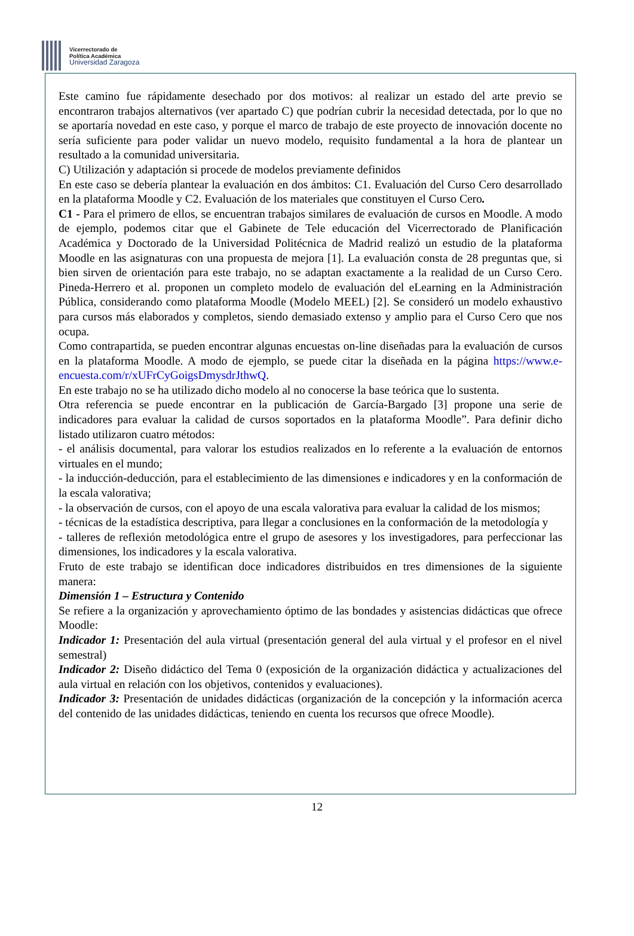Vicerrectorado de
Política Académica
Universidad Zaragoza
Este camino fue rápidamente desechado por dos motivos: al realizar un estado del arte previo se encontraron trabajos alternativos (ver apartado C) que podrían cubrir la necesidad detectada, por lo que no se aportaría novedad en este caso, y porque el marco de trabajo de este proyecto de innovación docente no sería suficiente para poder validar un nuevo modelo, requisito fundamental a la hora de plantear un resultado a la comunidad universitaria.
C) Utilización y adaptación si procede de modelos previamente definidos
En este caso se debería plantear la evaluación en dos ámbitos: C1. Evaluación del Curso Cero desarrollado en la plataforma Moodle y C2. Evaluación de los materiales que constituyen el Curso Cero.
C1 - Para el primero de ellos, se encuentran trabajos similares de evaluación de cursos en Moodle. A modo de ejemplo, podemos citar que el Gabinete de Tele educación del Vicerrectorado de Planificación Académica y Doctorado de la Universidad Politécnica de Madrid realizó un estudio de la plataforma Moodle en las asignaturas con una propuesta de mejora [1]. La evaluación consta de 28 preguntas que, si bien sirven de orientación para este trabajo, no se adaptan exactamente a la realidad de un Curso Cero. Pineda-Herrero et al. proponen un completo modelo de evaluación del eLearning en la Administración Pública, considerando como plataforma Moodle (Modelo MEEL) [2]. Se consideró un modelo exhaustivo para cursos más elaborados y completos, siendo demasiado extenso y amplio para el Curso Cero que nos ocupa.
Como contrapartida, se pueden encontrar algunas encuestas on-line diseñadas para la evaluación de cursos en la plataforma Moodle. A modo de ejemplo, se puede citar la diseñada en la página https://www.e-encuesta.com/r/xUFrCyGoigsDmysdrJthwQ.
En este trabajo no se ha utilizado dicho modelo al no conocerse la base teórica que lo sustenta.
Otra referencia se puede encontrar en la publicación de García-Bargado [3] propone una serie de indicadores para evaluar la calidad de cursos soportados en la plataforma Moodle”. Para definir dicho listado utilizaron cuatro métodos:
- el análisis documental, para valorar los estudios realizados en lo referente a la evaluación de entornos virtuales en el mundo;
- la inducción-deducción, para el establecimiento de las dimensiones e indicadores y en la conformación de la escala valorativa;
- la observación de cursos, con el apoyo de una escala valorativa para evaluar la calidad de los mismos;
- técnicas de la estadística descriptiva, para llegar a conclusiones en la conformación de la metodología y
- talleres de reflexión metodológica entre el grupo de asesores y los investigadores, para perfeccionar las dimensiones, los indicadores y la escala valorativa.
Fruto de este trabajo se identifican doce indicadores distribuidos en tres dimensiones de la siguiente manera:
Dimensión 1 – Estructura y Contenido
Se refiere a la organización y aprovechamiento óptimo de las bondades y asistencias didácticas que ofrece Moodle:
Indicador 1: Presentación del aula virtual (presentación general del aula virtual y el profesor en el nivel semestral)
Indicador 2: Diseño didáctico del Tema 0 (exposición de la organización didáctica y actualizaciones del aula virtual en relación con los objetivos, contenidos y evaluaciones).
Indicador 3: Presentación de unidades didácticas (organización de la concepción y la información acerca del contenido de las unidades didácticas, teniendo en cuenta los recursos que ofrece Moodle).
12